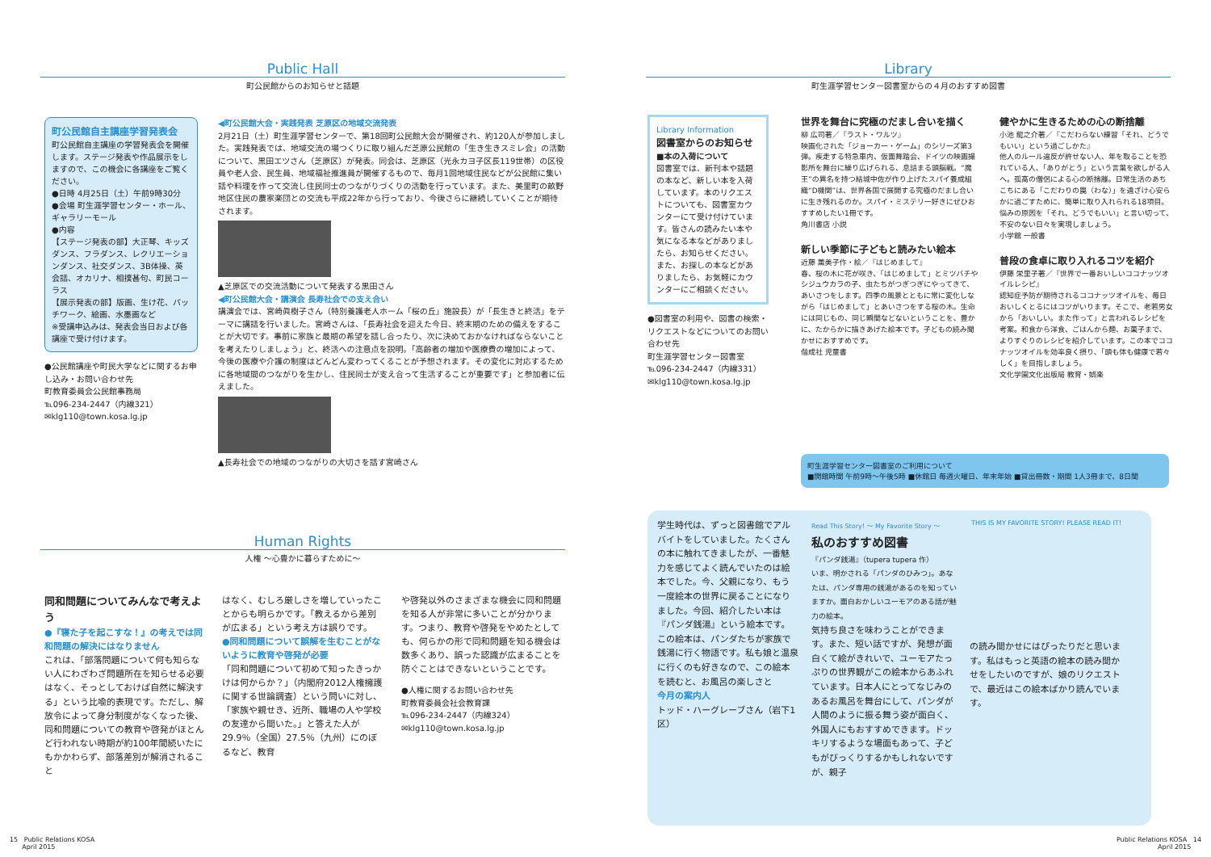Public Hall
町公民館からのお知らせと話題
町公民館自主講座学習発表会
町公民館自主講座の学習発表会を開催します。ステージ発表や作品展示をしますので、この機会に各講座をご覧ください。
●日時 4月25日（土）午前9時30分
●会場 町生涯学習センター・ホール、ギャラリーモール
●内容
【ステージ発表の部】大正琴、キッズダンス、フラダンス、レクリエーションダンス、社交ダンス、3B体操、英会話、オカリナ、相撲甚句、町民コーラス
【展示発表の部】版画、生け花、パッチワーク、絵画、水墨画など
※受講申込みは、発表会当日および各講座で受け付けます。
●公民館講座や町民大学などに関するお申し込み・お問い合わせ先
町教育委員会公民館事務局
℡096-234-2447（内線321）
✉klg110@town.kosa.lg.jp
◀町公民館大会・実践発表 芝原区の地域交流発表
2月21日（土）町生涯学習センターで、第18回町公民館大会が開催され、約120人が参加しました。実践発表では、地域交流の場つくりに取り組んだ芝原公民館の「生き生きスミレ会」の活動について、黒田エツさん（芝原区）が発表。同会は、芝原区（光永カヨ子区長119世帯）の区役員や老人会、民生員、地域福祉推進員が開催するもので、毎月1回地域住民などが公民館に集い話や料理を作って交流し住民同士のつながりづくりの活動を行っています。また、美里町の畝野地区住民の農家楽団との交流も平成22年から行っており、今後さらに継続していくことが期待されます。
▲芝原区での交流活動について発表する黒田さん
◀町公民館大会・講演会 長寿社会での支え合い
講演会では、宮崎眞樹子さん（特別養護老人ホーム「桜の丘」施設長）が「長生きと終活」をテーマに講話を行いました。宮崎さんは、「長寿社会を迎えた今日、終末期のための備えをすることが大切です。事前に家族と最期の希望を話し合ったり、次に決めておかなければならないことを考えたりしましょう」と、終活への注意点を説明。「高齢者の増加や医療費の増加によって、今後の医療や介護の制度はどんどん変わってくることが予想されます。その変化に対応するために各地域間のつながりを生かし、住民同士が支え合って生活することが重要です」と参加者に伝えました。
▲長寿社会での地域のつながりの大切さを話す宮崎さん
Human Rights
人権 ～心豊かに暮らすために～
同和問題についてみんなで考えよう
●『寝た子を起こすな！』の考えでは同和問題の解決にはなりません
これは、「部落問題について何も知らない人にわざわざ問題所在を知らせる必要はなく、そっとしておけば自然に解決する」という比喩的表現です。ただし、解放令によって身分制度がなくなった後、同和問題についての教育や啓発がほとんど行われない時期が約100年間続いたにもかかわらず、部落差別が解消されること
はなく、むしろ厳しさを増していったことからも明らかです。「教えるから差別が広まる」という考え方は誤りです。
●同和問題について誤解を生むことがないように教育や啓発が必要
「同和問題について初めて知ったきっかけは何からか？」（内閣府2012人権擁護に関する世論調査）という問いに対し、「家族や親せき、近所、職場の人や学校の友達から聞いた。」と答えた人が29.9％（全国）27.5％（九州）にのぼるなど、教育
や啓発以外のさまざまな機会に同和問題を知る人が非常に多いことが分かります。つまり、教育や啓発をやめたとしても、何らかの形で同和問題を知る機会は数多くあり、誤った認識が広まることを防ぐことはできないということです。
●人権に関するお問い合わせ先
町教育委員会社会教育課
℡096-234-2447（内線324）
✉klg110@town.kosa.lg.jp
15 Public Relations KOSA
April 2015
Library
町生涯学習センター図書室からの４月のおすすめ図書
Library Information
図書室からのお知らせ
■本の入荷について
図書室では、新刊本や話題の本など、新しい本を入荷しています。本のリクエストについても、図書室カウンターにて受け付けています。皆さんの読みたい本や気になる本などがありましたら、お知らせください。また、お探しの本などがありましたら、お気軽にカウンターにご相談ください。
●図書室の利用や、図書の検索・リクエストなどについてのお問い合わせ先
町生涯学習センター図書室
℡096-234-2447（内線331）
✉klg110@town.kosa.lg.jp
世界を舞台に究極のだまし合いを描く
柳 広司著／『ラスト・ワルツ』
映画化された「ジョーカー・ゲーム」のシリーズ第3弾。疾走する特急車内、仮面舞踏会、ドイツの映画撮影所を舞台に繰り広げられる、息詰まる頭脳戦。“魔王”の異名を持つ結城中佐が作り上げたスパイ養成組織“D機関”は、世界各国で展開する究極のだまし合いに生き残れるのか。スパイ・ミステリー好きにぜひおすすめしたい1冊です。
角川書店 小説
新しい季節に子どもと読みたい絵本
近藤 薫美子作・絵／『はじめまして』
春、桜の木に花が咲き、「はじめまして」とミツバチやシジュウカラの子、虫たちがつぎつぎにやってきて、あいさつをします。四季の風景とともに常に変化しながら「はじめまして」とあいさつをする桜の木。生命には同じもの、同じ瞬間などないということを、豊かに、たからかに描きあげた絵本です。子どもの読み聞かせにおすすめです。
偕成社 児童書
健やかに生きるための心の断捨離
小池 龍之介著／『こだわらない練習「それ、どうでもいい」という過ごしかた』
他人のルール違反が許せない人、年を取ることを恐れている人、「ありがとう」という言葉を欲しがる人へ。孤高の僧侶による心の断捨離。日常生活のあちこちにある「こだわりの罠（わな）」を遠ざけ心安らかに過ごすために、簡単に取り入れられる18項目。悩みの原因を「それ、どうでもいい」と言い切って、不安のない日々を実現しましょう。
小学館 一般書
普段の食卓に取り入れるコツを紹介
伊藤 栄里子著／『世界で一番おいしいココナッツオイルレシピ』
認知症予防が期待されるココナッツオイルを、毎日おいしくとるにはコツがいります。そこで、老若男女から「おいしい。また作って」と言われるレシピを考案。和食から洋食、ごはんから麺、お菓子まで、よりすぐりのレシピを紹介しています。この本でココナッツオイルを効率良く摂り、「頭も体も健康で若々しく」を目指しましょう。
文化学園文化出版局 教育・娯楽
町生涯学習センター図書室のご利用について
■開館時間 午前9時～午後5時 ■休館日 毎週火曜日、年末年始 ■貸出冊数・期間 1人3冊まで、8日間
学生時代は、ずっと図書館でアルバイトをしていました。たくさんの本に触れてきましたが、一番魅力を感じてよく読んでいたのは絵本でした。今、父親になり、もう一度絵本の世界に戻ることになりました。今回、紹介したい本は『パンダ銭湯』という絵本です。この絵本は、パンダたちが家族で銭湯に行く物語です。私も娘と温泉に行くのも好きなので、この絵本を読むと、お風呂の楽しさと
今月の案内人
トッド・ハーグレーブさん（岩下1区）
Read This Story! ～ My Favorite Story ～
私のおすすめ図書
『パンダ銭湯』（tupera tupera 作）
いま、明かされる「パンダのひみつ」。あなたは、パンダ専用の銭湯があるのを知っていますか。面白おかしいユーモアのある話が魅力の絵本。
気持ち良さを味わうことができます。また、短い話ですが、発想が面白くて絵がきれいで、ユーモアたっぷりの世界観がこの絵本からあふれています。日本人にとってなじみのあるお風呂を舞台にして、パンダが人間のように振る舞う姿が面白く、外国人にもおすすめできます。ドッキリするような場面もあって、子どもがびっくりするかもしれないですが、親子
THIS IS MY FAVORITE STORY! PLEASE READ IT!
の読み聞かせにはぴったりだと思います。私はもっと英語の絵本の読み聞かせをしたいのですが、娘のリクエストで、最近はこの絵本ばかり読んでいます。
Public Relations KOSA 14
April 2015